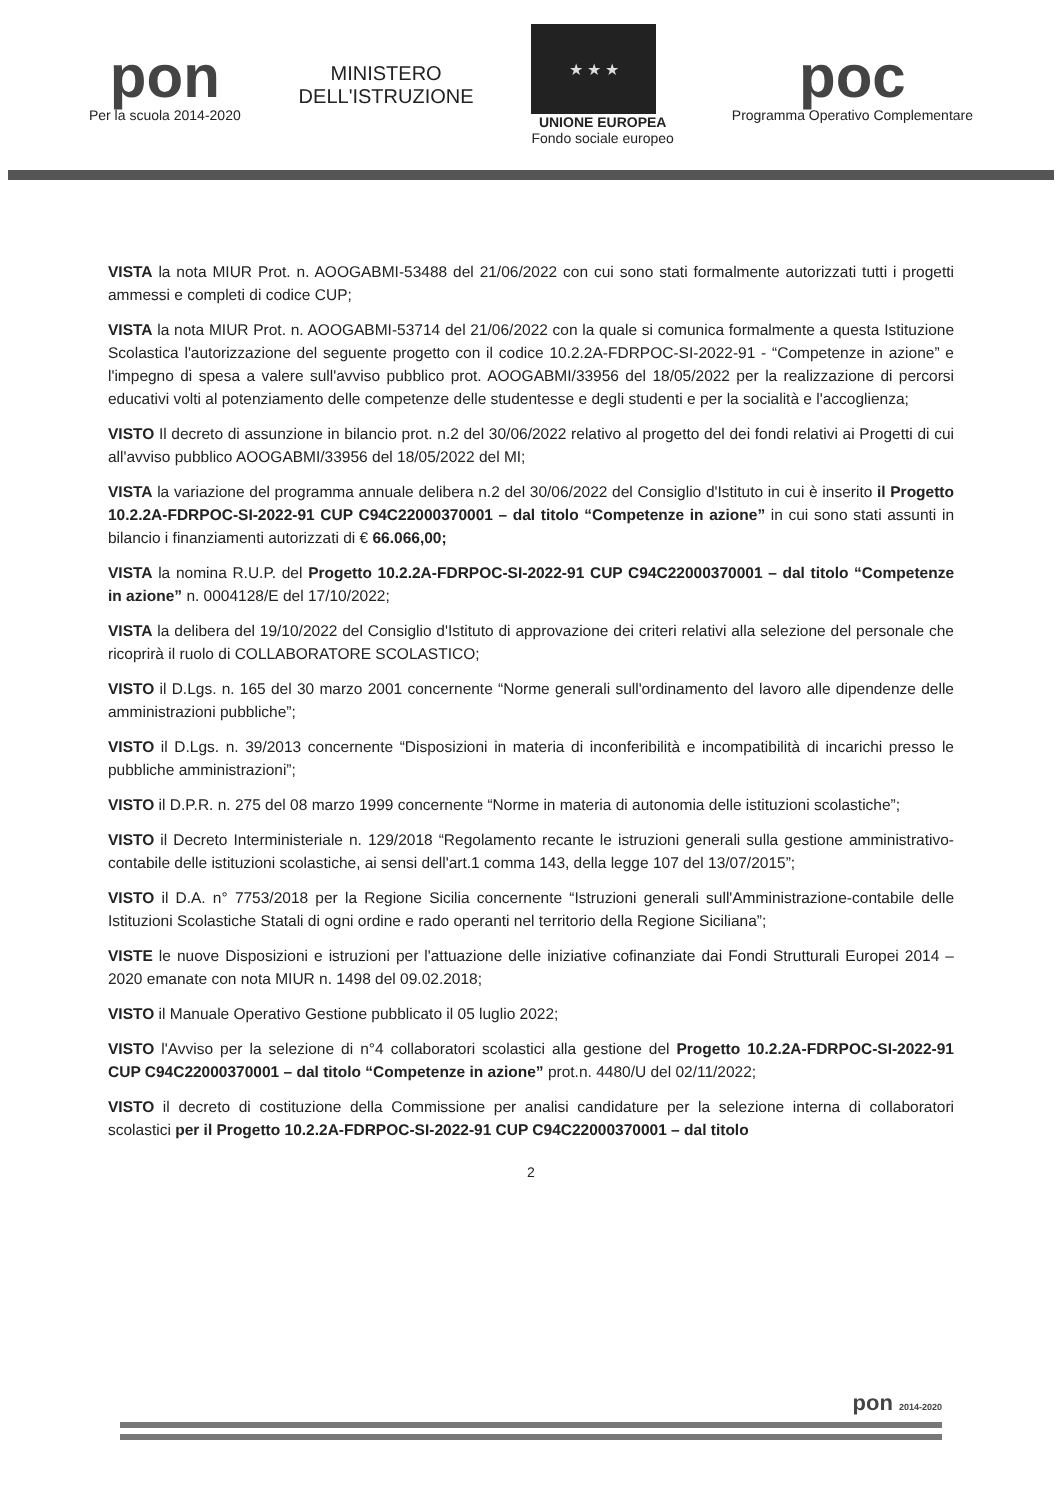pon
Per la scuola 2014-2020
MINISTERO
DELL'ISTRUZIONE
★ ★ ★
UNIONE EUROPEA
Fondo sociale europeo
poc
Programma Operativo Complementare
VISTA la nota MIUR Prot. n. AOOGABMI-53488 del 21/06/2022 con cui sono stati formalmente autorizzati tutti i progetti ammessi e completi di codice CUP;
VISTA la nota MIUR Prot. n. AOOGABMI-53714 del 21/06/2022 con la quale si comunica formalmente a questa Istituzione Scolastica l'autorizzazione del seguente progetto con il codice 10.2.2A-FDRPOC-SI-2022-91 - “Competenze in azione” e l'impegno di spesa a valere sull'avviso pubblico prot. AOOGABMI/33956 del 18/05/2022 per la realizzazione di percorsi educativi volti al potenziamento delle competenze delle studentesse e degli studenti e per la socialità e l'accoglienza;
VISTO Il decreto di assunzione in bilancio prot. n.2 del 30/06/2022 relativo al progetto del dei fondi relativi ai Progetti di cui all'avviso pubblico AOOGABMI/33956 del 18/05/2022 del MI;
VISTA la variazione del programma annuale delibera n.2 del 30/06/2022 del Consiglio d'Istituto in cui è inserito il Progetto 10.2.2A-FDRPOC-SI-2022-91 CUP C94C22000370001 – dal titolo “Competenze in azione” in cui sono stati assunti in bilancio i finanziamenti autorizzati di € 66.066,00;
VISTA la nomina R.U.P. del Progetto 10.2.2A-FDRPOC-SI-2022-91 CUP C94C22000370001 – dal titolo “Competenze in azione” n. 0004128/E del 17/10/2022;
VISTA la delibera del 19/10/2022 del Consiglio d'Istituto di approvazione dei criteri relativi alla selezione del personale che ricoprirà il ruolo di COLLABORATORE SCOLASTICO;
VISTO il D.Lgs. n. 165 del 30 marzo 2001 concernente “Norme generali sull'ordinamento del lavoro alle dipendenze delle amministrazioni pubbliche”;
VISTO il D.Lgs. n. 39/2013 concernente “Disposizioni in materia di inconferibilità e incompatibilità di incarichi presso le pubbliche amministrazioni”;
VISTO il D.P.R. n. 275 del 08 marzo 1999 concernente “Norme in materia di autonomia delle istituzioni scolastiche”;
VISTO il Decreto Interministeriale n. 129/2018 “Regolamento recante le istruzioni generali sulla gestione amministrativo-contabile delle istituzioni scolastiche, ai sensi dell'art.1 comma 143, della legge 107 del 13/07/2015”;
VISTO il D.A. n° 7753/2018 per la Regione Sicilia concernente “Istruzioni generali sull'Amministrazione-contabile delle Istituzioni Scolastiche Statali di ogni ordine e rado operanti nel territorio della Regione Siciliana”;
VISTE le nuove Disposizioni e istruzioni per l'attuazione delle iniziative cofinanziate dai Fondi Strutturali Europei 2014 – 2020 emanate con nota MIUR n. 1498 del 09.02.2018;
VISTO il Manuale Operativo Gestione pubblicato il 05 luglio 2022;
VISTO l'Avviso per la selezione di n°4 collaboratori scolastici alla gestione del Progetto 10.2.2A-FDRPOC-SI-2022-91 CUP C94C22000370001 – dal titolo “Competenze in azione” prot.n. 4480/U del 02/11/2022;
VISTO il decreto di costituzione della Commissione per analisi candidature per la selezione interna di collaboratori scolastici per il Progetto 10.2.2A-FDRPOC-SI-2022-91 CUP C94C22000370001 – dal titolo
2
pon 2014-2020